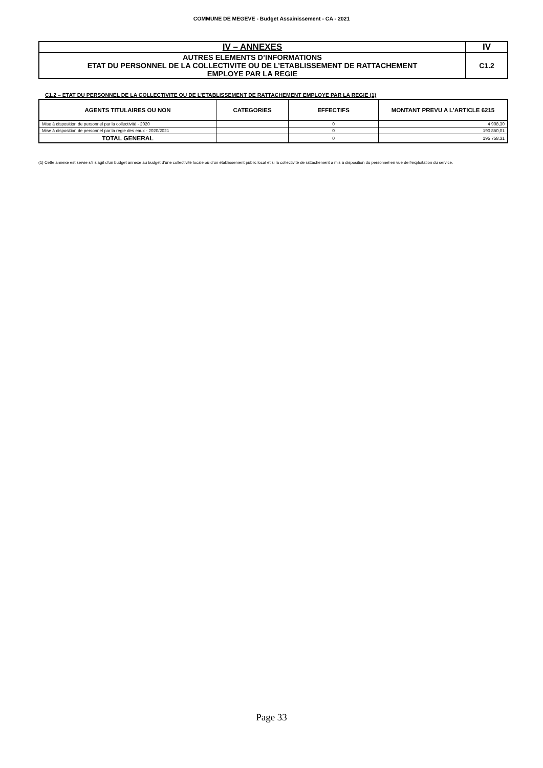COMMUNE DE MEGEVE - Budget Assainissement - CA - 2021
| IV – ANNEXES | IV |
| AUTRES ELEMENTS D’INFORMATIONS ETAT DU PERSONNEL DE LA COLLECTIVITE OU DE L’ETABLISSEMENT DE RATTACHEMENT EMPLOYE PAR LA REGIE | C1.2 |
C1.2 – ETAT DU PERSONNEL DE LA COLLECTIVITE OU DE L’ETABLISSEMENT DE RATTACHEMENT EMPLOYE PAR LA REGIE (1)
| AGENTS TITULAIRES OU NON | CATEGORIES | EFFECTIFS | MONTANT PREVU A L’ARTICLE 6215 |
| --- | --- | --- | --- |
| Mise à disposition de personnel par la collectivité - 2020 | | 0 | 4 908,30 |
| Mise à disposition de personnel par la régie des eaux - 2020/2021 | | 0 | 190 850,01 |
| TOTAL GENERAL | | 0 | 195 758,31 |
(1) Cette annexe est servie s’il s’agit d’un budget annexé au budget d’une collectivité locale ou d’un établissement public local et si la collectivité de rattachement a mis à disposition du personnel en vue de l’exploitation du service.
Page 33